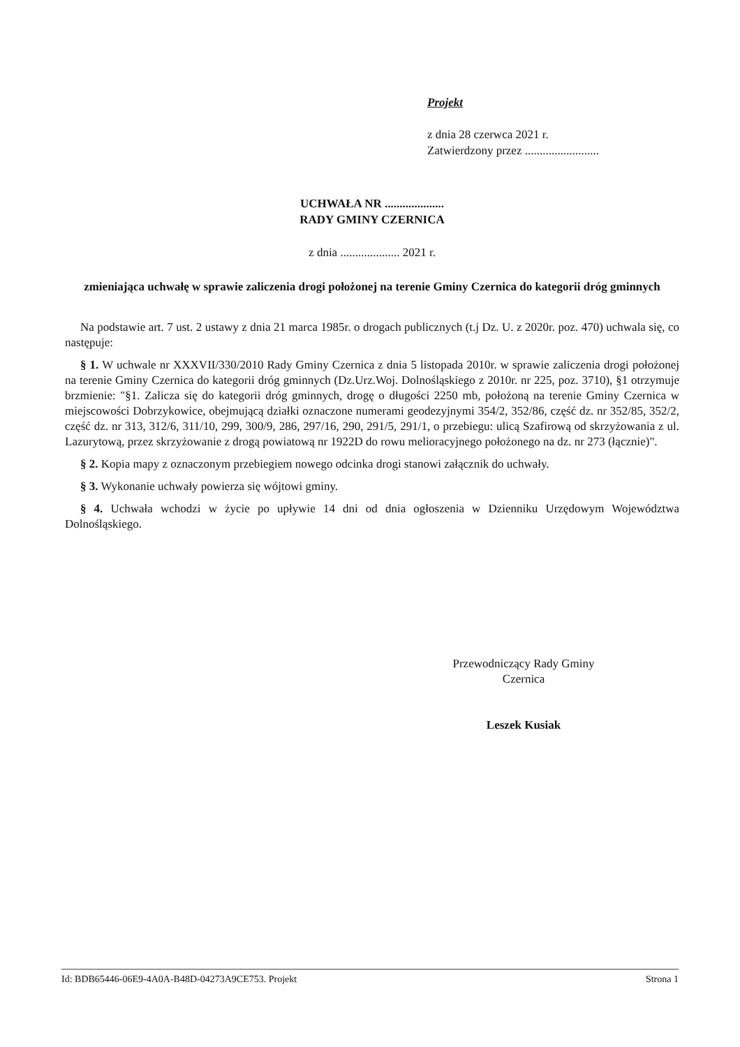Projekt
z dnia 28 czerwca 2021 r.
Zatwierdzony przez .........................
UCHWAŁA NR ....................
RADY GMINY CZERNICA
z dnia .................... 2021 r.
zmieniająca uchwałę w sprawie zaliczenia drogi położonej na terenie Gminy Czernica do kategorii dróg gminnych
Na podstawie art. 7 ust. 2 ustawy z dnia 21 marca 1985r. o drogach publicznych (t.j Dz. U. z 2020r. poz. 470) uchwala się, co następuje:
§ 1. W uchwale nr XXXVII/330/2010 Rady Gminy Czernica z dnia 5 listopada 2010r. w sprawie zaliczenia drogi położonej na terenie Gminy Czernica do kategorii dróg gminnych (Dz.Urz.Woj. Dolnośląskiego z 2010r. nr 225, poz. 3710), §1 otrzymuje brzmienie: "§1. Zalicza się do kategorii dróg gminnych, drogę o długości 2250 mb, położoną na terenie Gminy Czernica w miejscowości Dobrzykowice, obejmującą działki oznaczone numerami geodezyjnymi 354/2, 352/86, część dz. nr 352/85, 352/2, część dz. nr 313, 312/6, 311/10, 299, 300/9, 286, 297/16, 290, 291/5, 291/1, o przebiegu: ulicą Szafirową od skrzyżowania z ul. Lazurytową, przez skrzyżowanie z drogą powiatową nr 1922D do rowu melioracyjnego położonego na dz. nr 273 (łącznie)".
§ 2. Kopia mapy z oznaczonym przebiegiem nowego odcinka drogi stanowi załącznik do uchwały.
§ 3. Wykonanie uchwały powierza się wójtowi gminy.
§ 4. Uchwała wchodzi w życie po upływie 14 dni od dnia ogłoszenia w Dzienniku Urzędowym Województwa Dolnośląskiego.
Przewodniczący Rady Gminy
Czernica
Leszek Kusiak
Id: BDB65446-06E9-4A0A-B48D-04273A9CE753. Projekt Strona 1